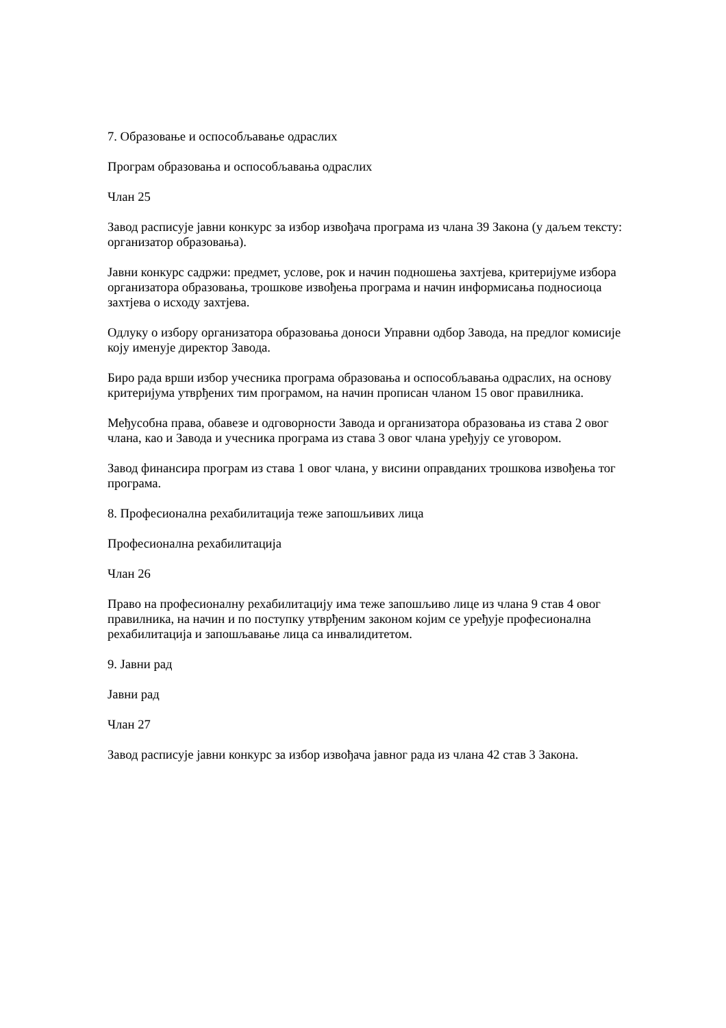7. Образовање и оспособљавање одраслих
Програм образовања и оспособљавања одраслих
Члан 25
Завод расписује јавни конкурс за избор извођача програма из члана 39 Закона (у даљем тексту: организатор образовања).
Јавни конкурс садржи: предмет, услове, рок и начин подношења захтјева, критеријуме избора организатора образовања, трошкове извођења програма и начин информисања подносиоца захтјева о исходу захтјева.
Одлуку о избору организатора образовања доноси Управни одбор Завода, на предлог комисије коју именује директор Завода.
Биро рада врши избор учесника програма образовања и оспособљавања одраслих, на основу критеријума утврђених тим програмом, на начин прописан чланом 15 овог правилника.
Међусобна права, обавезе и одговорности Завода и организатора образовања из става 2 овог члана, као и Завода и учесника програма из става 3 овог члана уређују се уговором.
Завод финансира програм из става 1 овог члана, у висини оправданих трошкова извођења тог програма.
8. Професионална рехабилитација теже запошљивих лица
Професионална рехабилитација
Члан 26
Право на професионалну рехабилитацију има теже запошљиво лице из члана 9 став 4 овог правилника, на начин и по поступку утврђеним законом којим се уређује професионална рехабилитација и запошљавање лица са инвалидитетом.
9. Јавни рад
Јавни рад
Члан 27
Завод расписује јавни конкурс за избор извођача јавног рада из члана 42 став 3 Закона.